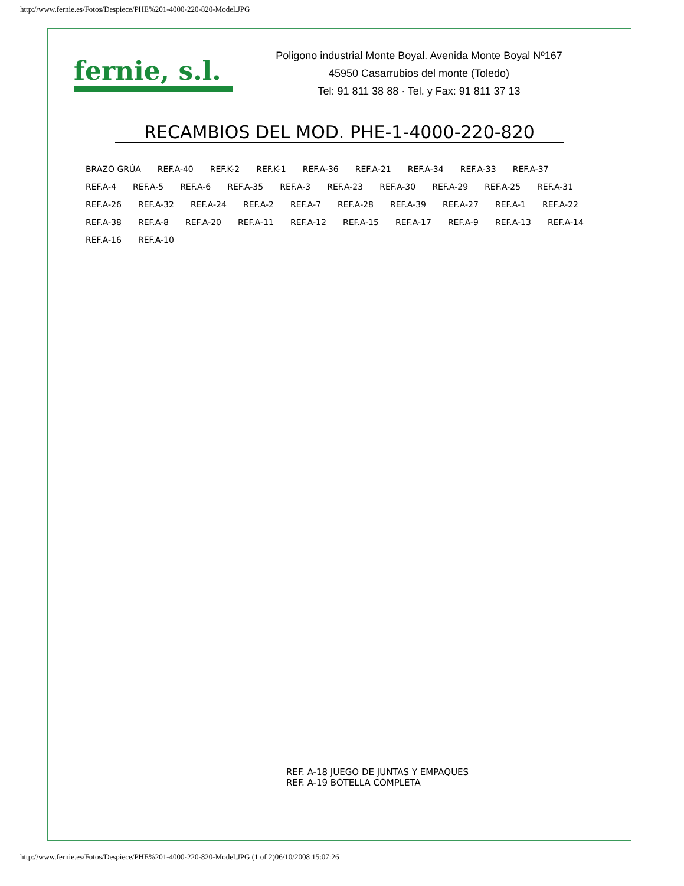http://www.fernie.es/Fotos/Despiece/PHE%201-4000-220-820-Model.JPG
fernie, s.l.
Poligono industrial Monte Boyal. Avenida Monte Boyal Nº167
45950 Casarrubios del monte (Toledo)
Tel: 91 811 38 88 · Tel. y Fax: 91 811 37 13
RECAMBIOS DEL MOD. PHE-1-4000-220-820
BRAZO GRÚA REF.A-40 REF.K-2 REF.K-1 REF.A-36 REF.A-21 REF.A-34 REF.A-33 REF.A-37 REF.A-4 REF.A-5 REF.A-6 REF.A-35 REF.A-3 REF.A-23 REF.A-30 REF.A-29 REF.A-25 REF.A-31 REF.A-26 REF.A-32 REF.A-24 REF.A-2 REF.A-7 REF.A-28 REF.A-39 REF.A-27 REF.A-1 REF.A-22 REF.A-38 REF.A-8 REF.A-20 REF.A-11 REF.A-12 REF.A-15 REF.A-17 REF.A-9 REF.A-13 REF.A-14 REF.A-16 REF.A-10
REF. A-18 JUEGO DE JUNTAS Y EMPAQUES
REF. A-19 BOTELLA COMPLETA
http://www.fernie.es/Fotos/Despiece/PHE%201-4000-220-820-Model.JPG (1 of 2)06/10/2008 15:07:26